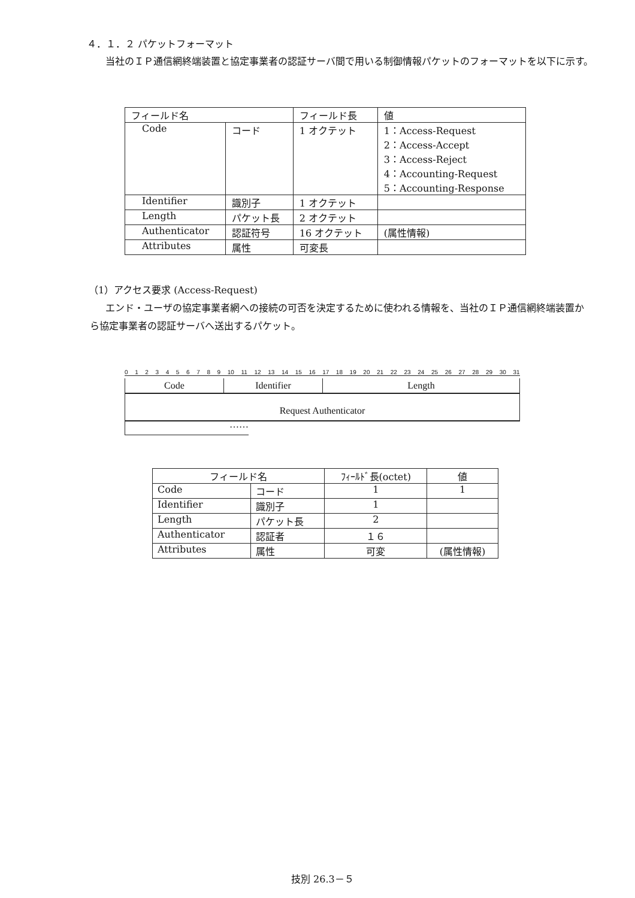４．１．２ パケットフォーマット
当社のＩＰ通信網終端装置と協定事業者の認証サーバ間で用いる制御情報パケットのフォーマットを以下に示す。
| フィールド名 | | フィールド長 | 値 |
| --- | --- | --- | --- |
| Code | コード | 1 オクテット | 1：Access-Request 2：Access-Accept 3：Access-Reject 4：Accounting-Request 5：Accounting-Response |
| Identifier | 識別子 | 1 オクテット | |
| Length | パケット長 | 2 オクテット | |
| Authenticator | 認証符号 | 16 オクテット | (属性情報) |
| Attributes | 属性 | 可変長 | |
（1）アクセス要求 (Access-Request)
エンド・ユーザの協定事業者網への接続の可否を決定するために使われる情報を、当社のＩＰ通信網終端装置から協定事業者の認証サーバへ送出するパケット。
0 1 2 3 4 5 6 7 8 9 10 11 12 13 14 15 16 17 18 19 20 21 22 23 24 25 26 27 28 29 30 31
Code Identifier Length
Request Authenticator
……
| フィールド名 | | ﾌｨｰﾙﾄﾞ長(octet) | 値 |
| --- | --- | --- | --- |
| Code | コード | 1 | 1 |
| Identifier | 識別子 | 1 | |
| Length | パケット長 | 2 | |
| Authenticator | 認証者 | １６ | |
| Attributes | 属性 | 可変 | (属性情報) |
技別 26.3－５